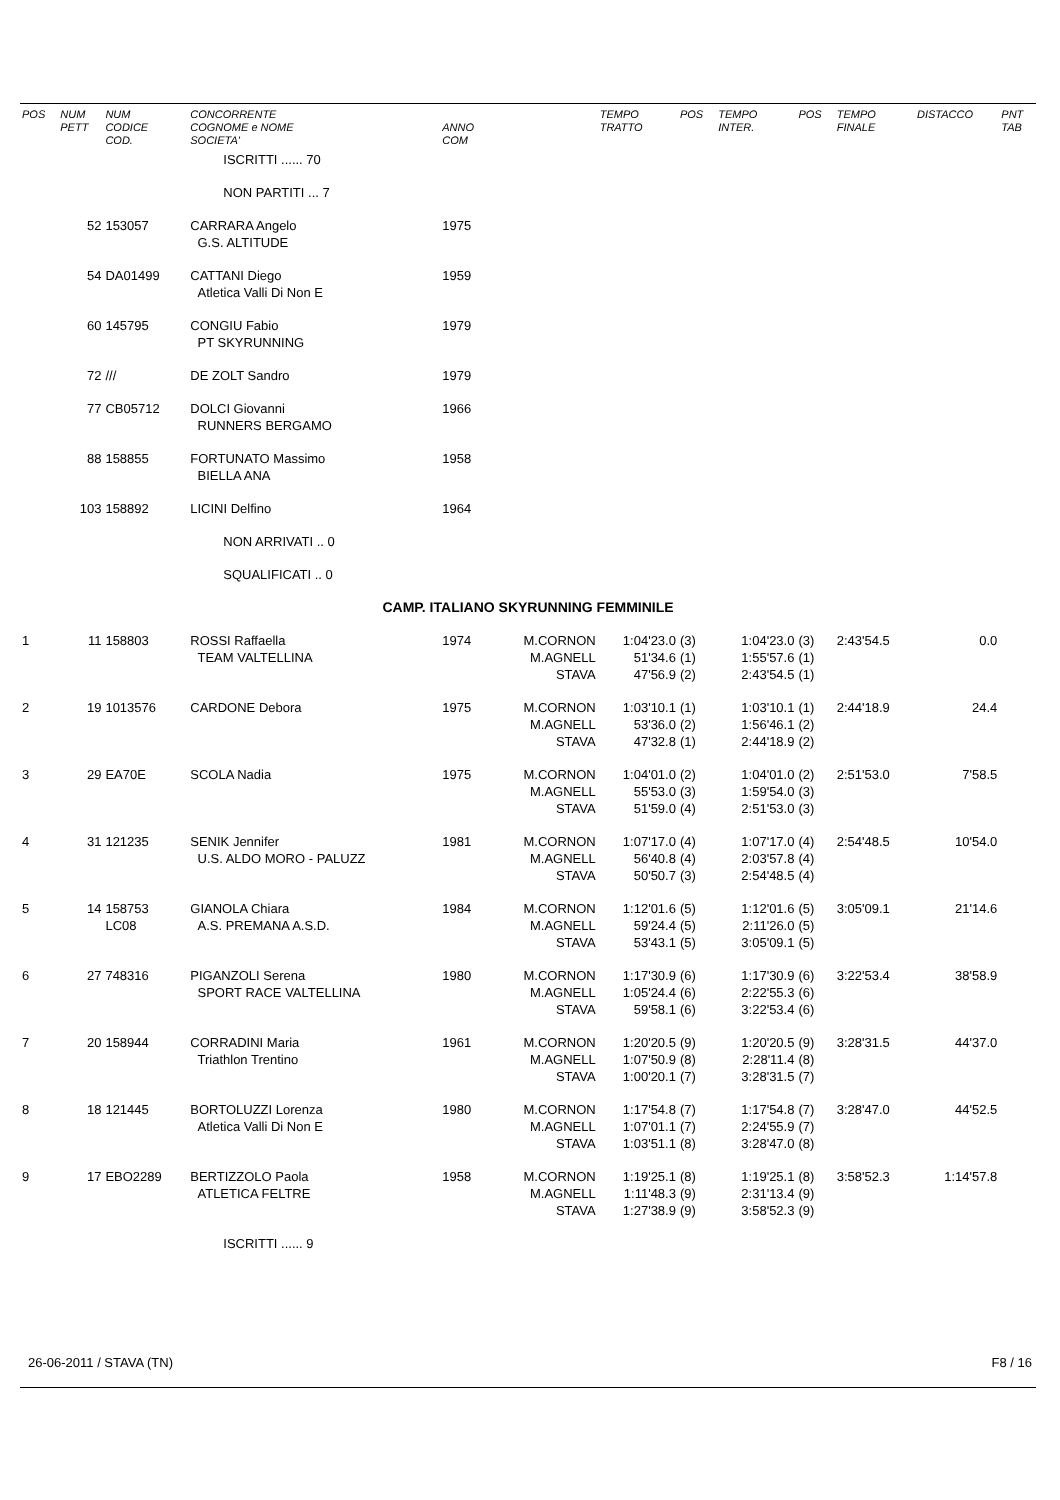| POS | NUM PETT | NUM CODICE COD. | CONCORRENTE COGNOME e NOME SOCIETA' | ANNO COM | | TEMPO TRATTO | POS | TEMPO INTER. | POS | TEMPO FINALE | DISTACCO | PNT TAB |
| --- | --- | --- | --- | --- | --- | --- | --- | --- | --- | --- | --- | --- |
| | | | ISCRITTI ...... 70 | | | | | | | | | |
| | | | NON PARTITI ... 7 | | | | | | | | | |
| | 52 | 153057 | CARRARA Angelo G.S. ALTITUDE | 1975 | | | | | | | | |
| | 54 | DA01499 | CATTANI Diego Atletica Valli Di Non E | 1959 | | | | | | | | |
| | 60 | 145795 | CONGIU Fabio PT SKYRUNNING | 1979 | | | | | | | | |
| | 72 | /// | DE ZOLT Sandro | 1979 | | | | | | | | |
| | 77 | CB05712 | DOLCI Giovanni RUNNERS BERGAMO | 1966 | | | | | | | | |
| | 88 | 158855 | FORTUNATO Massimo BIELLA ANA | 1958 | | | | | | | | |
| | 103 | 158892 | LICINI Delfino | 1964 | | | | | | | | |
| | | | NON ARRIVATI .. 0 | | | | | | | | | |
| | | | SQUALIFICATI .. 0 | | | | | | | | | |
| CAMP. ITALIANO SKYRUNNING FEMMINILE | | | | | | | | | | | | |
| 1 | 11 | 158803 | ROSSI Raffaella TEAM VALTELLINA | 1974 | M.CORNON M.AGNELL STAVA | 1:04'23.0 51'34.6 47'56.9 | (3) (1) (2) | 1:04'23.0 1:55'57.6 2:43'54.5 | (3) (1) (1) | 2:43'54.5 | 0.0 | |
| 2 | 19 | 1013576 | CARDONE Debora | 1975 | M.CORNON M.AGNELL STAVA | 1:03'10.1 53'36.0 47'32.8 | (1) (2) (1) | 1:03'10.1 1:56'46.1 2:44'18.9 | (1) (2) (2) | 2:44'18.9 | 24.4 | |
| 3 | 29 | EA70E | SCOLA Nadia | 1975 | M.CORNON M.AGNELL STAVA | 1:04'01.0 55'53.0 51'59.0 | (2) (3) (4) | 1:04'01.0 1:59'54.0 2:51'53.0 | (2) (3) (3) | 2:51'53.0 | 7'58.5 | |
| 4 | 31 | 121235 | SENIK Jennifer U.S. ALDO MORO - PALUZZ | 1981 | M.CORNON M.AGNELL STAVA | 1:07'17.0 56'40.8 50'50.7 | (4) (4) (3) | 1:07'17.0 2:03'57.8 2:54'48.5 | (4) (4) (4) | 2:54'48.5 | 10'54.0 | |
| 5 | 14 | 158753 LC08 | GIANOLA Chiara A.S. PREMANA A.S.D. | 1984 | M.CORNON M.AGNELL STAVA | 1:12'01.6 59'24.4 53'43.1 | (5) (5) (5) | 1:12'01.6 2:11'26.0 3:05'09.1 | (5) (5) (5) | 3:05'09.1 | 21'14.6 | |
| 6 | 27 | 748316 | PIGANZOLI Serena SPORT RACE VALTELLINA | 1980 | M.CORNON M.AGNELL STAVA | 1:17'30.9 1:05'24.4 59'58.1 | (6) (6) (6) | 1:17'30.9 2:22'55.3 3:22'53.4 | (6) (6) (6) | 3:22'53.4 | 38'58.9 | |
| 7 | 20 | 158944 | CORRADINI Maria Triathlon Trentino | 1961 | M.CORNON M.AGNELL STAVA | 1:20'20.5 1:07'50.9 1:00'20.1 | (9) (8) (7) | 1:20'20.5 2:28'11.4 3:28'31.5 | (9) (8) (7) | 3:28'31.5 | 44'37.0 | |
| 8 | 18 | 121445 | BORTOLUZZI Lorenza Atletica Valli Di Non E | 1980 | M.CORNON M.AGNELL STAVA | 1:17'54.8 1:07'01.1 1:03'51.1 | (7) (7) (8) | 1:17'54.8 2:24'55.9 3:28'47.0 | (7) (7) (8) | 3:28'47.0 | 44'52.5 | |
| 9 | 17 | EBO2289 | BERTIZZOLO Paola ATLETICA FELTRE | 1958 | M.CORNON M.AGNELL STAVA | 1:19'25.1 1:11'48.3 1:27'38.9 | (8) (9) (9) | 1:19'25.1 2:31'13.4 3:58'52.3 | (8) (9) (9) | 3:58'52.3 | 1:14'57.8 | |
| | | | ISCRITTI ...... 9 | | | | | | | | | |
26-06-2011 / STAVA (TN) F8 / 16